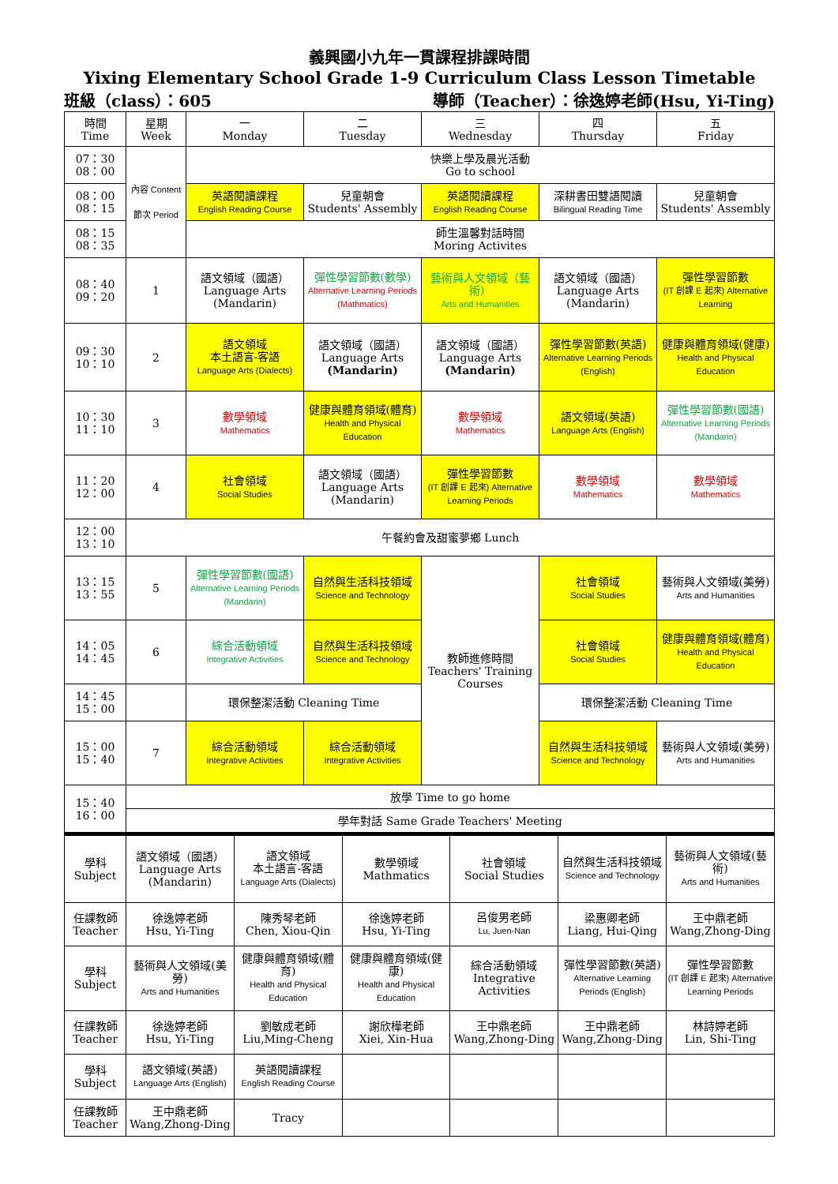義興國小九年一貫課程排課時間
Yixing Elementary School Grade 1-9 Curriculum Class Lesson Timetable
班級（class）：605 導師（Teacher）：徐逸婷老師(Hsu, Yi-Ting)
| 時間 Time | 星期 Week | 一 Monday | 二 Tuesday | 三 Wednesday | 四 Thursday | 五 Friday |
| --- | --- | --- | --- | --- | --- | --- |
| 07：30 08：00 | 內容 Content 節次 Period | 快樂上學及晨光活動 Go to school | | | | |
| 08：00 08：15 | | 英語閱讀課程 English Reading Course | 兒童朝會 Students' Assembly | 英語閱讀課程 English Reading Course | 深耕書田雙語閱讀 Bilingual Reading Time | 兒童朝會 Students' Assembly |
| 08：15 08：35 | | 師生溫馨對話時間 Moring Activites | | | | |
| 08：40 09：20 | 1 | 語文領域（國語） Language Arts (Mandarin) | 彈性學習節數(數學) Alternative Learning Periods (Mathmatics) | 藝術與人文領域（藝術） Arts and Humanities | 語文領域（國語） Language Arts (Mandarin) | 彈性學習節數 (IT 創課 E 起來) Alternative Learning |
| 09：30 10：10 | 2 | 語文領域 本土語言-客語 Language Arts (Dialects) | 語文領域（國語） Language Arts (Mandarin) | 語文領域（國語） Language Arts (Mandarin) | 彈性學習節數(英語) Alternative Learning Periods (English) | 健康與體育領域(健康) Health and Physical Education |
| 10：30 11：10 | 3 | 數學領域 Mathematics | 健康與體育領域(體育) Health and Physical Education | 數學領域 Mathematics | 語文領域(英語) Language Arts (English) | 彈性學習節數(國語) Alternative Learning Periods (Mandarin) |
| 11：20 12：00 | 4 | 社會領域 Social Studies | 語文領域（國語） Language Arts (Mandarin) | 彈性學習節數 (IT 創課 E 起來) Alternative Learning Periods | 數學領域 Mathematics | 數學領域 Mathematics |
| 12：00 13：10 | 午餐約會及甜蜜夢鄉 Lunch | | | | | |
| 13：15 13：55 | 5 | 彈性學習節數(國語) Alternative Learning Periods (Mandarin) | 自然與生活科技領域 Science and Technology | 教師進修時間 Teachers' Training Courses | 社會領域 Social Studies | 藝術與人文領域(美勞) Arts and Humanities |
| 14：05 14：45 | 6 | 綜合活動領域 Integrative Activities | 自然與生活科技領域 Science and Technology | | 社會領域 Social Studies | 健康與體育領域(體育) Health and Physical Education |
| 14：45 15：00 | | 環保整潔活動 Cleaning Time | | | 環保整潔活動 Cleaning Time | |
| 15：00 15：40 | 7 | 綜合活動領域 Integrative Activities | 綜合活動領域 Integrative Activities | | 自然與生活科技領域 Science and Technology | 藝術與人文領域(美勞) Arts and Humanities |
| 15：40 16：00 | 放學 Time to go home | | | | | |
| | 學年對話 Same Grade Teachers' Meeting | | | | | |
| 學科 Subject | 語文領域（國語） Language Arts (Mandarin) | 語文領域 本土語言-客語 Language Arts (Dialects) | 數學領域 Mathmatics | 社會領域 Social Studies | 自然與生活科技領域 Science and Technology | 藝術與人文領域(藝術) Arts and Humanities |
| 任課教師 Teacher | 徐逸婷老師 Hsu, Yi-Ting | 陳秀琴老師 Chen, Xiou-Qin | 徐逸婷老師 Hsu, Yi-Ting | 呂俊男老師 Lu, Juen-Nan | 梁惠卿老師 Liang, Hui-Qing | 王中鼎老師 Wang,Zhong-Ding |
| 學科 Subject | 藝術與人文領域(美勞) Arts and Humanities | 健康與體育領域(體育) Health and Physical Education | 健康與體育領域(健康) Health and Physical Education | 綜合活動領域 Integrative Activities | 彈性學習節數(英語) Alternative Learning Periods (English) | 彈性學習節數 (IT 創課 E 起來) Alternative Learning Periods |
| 任課教師 Teacher | 徐逸婷老師 Hsu, Yi-Ting | 劉敏成老師 Liu,Ming-Cheng | 謝欣樺老師 Xiei, Xin-Hua | 王中鼎老師 Wang,Zhong-Ding | 王中鼎老師 Wang,Zhong-Ding | 林詩婷老師 Lin, Shi-Ting |
| 學科 Subject | 語文領域(英語) Language Arts (English) | 英語閱讀課程 English Reading Course | | | | |
| 任課教師 Teacher | 王中鼎老師 Wang,Zhong-Ding | Tracy | | | | |